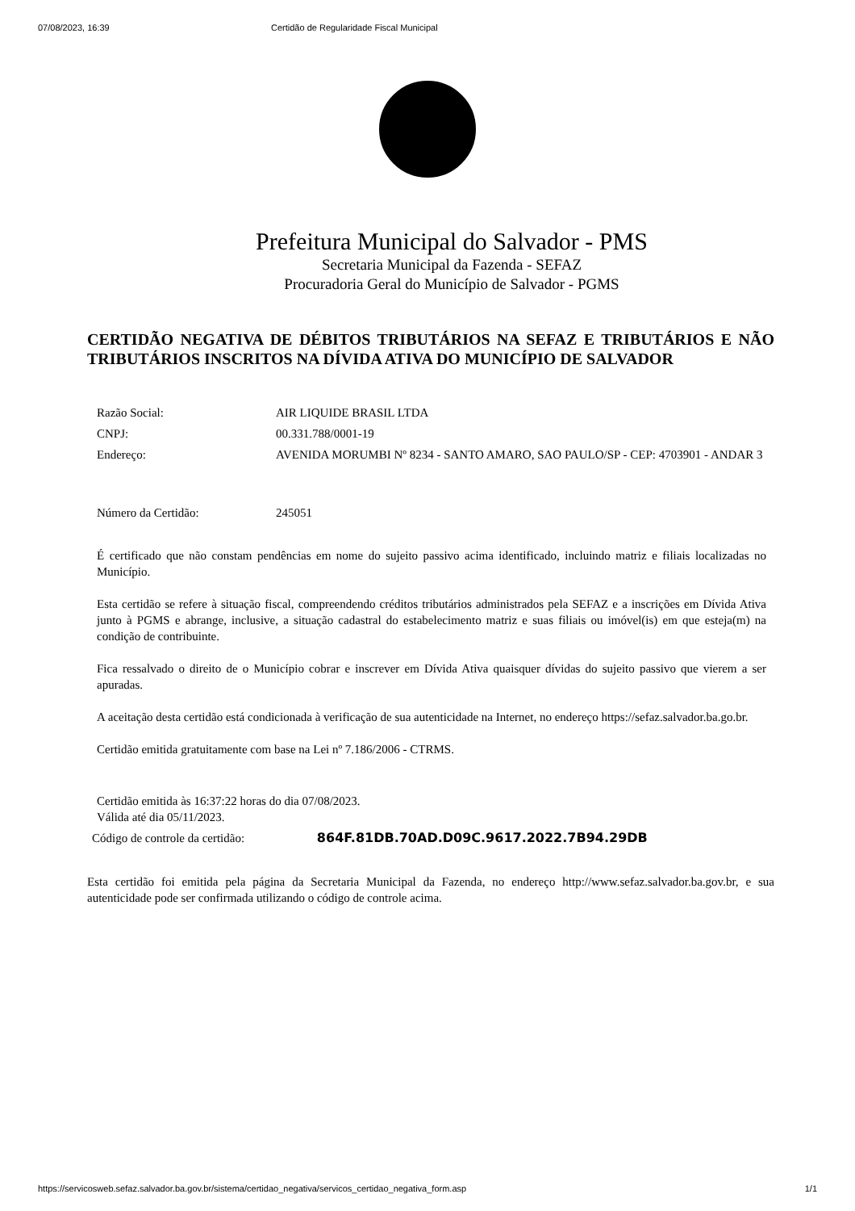07/08/2023, 16:39 Certidão de Regularidade Fiscal Municipal
Prefeitura Municipal do Salvador - PMS
Secretaria Municipal da Fazenda - SEFAZ
Procuradoria Geral do Município de Salvador - PGMS
CERTIDÃO NEGATIVA DE DÉBITOS TRIBUTÁRIOS NA SEFAZ E TRIBUTÁRIOS E NÃO TRIBUTÁRIOS INSCRITOS NA DÍVIDA ATIVA DO MUNICÍPIO DE SALVADOR
| Razão Social: | AIR LIQUIDE BRASIL LTDA |
| CNPJ: | 00.331.788/0001-19 |
| Endereço: | AVENIDA MORUMBI Nº 8234 - SANTO AMARO, SAO PAULO/SP - CEP: 4703901 - ANDAR 3 |
| Número da Certidão: | 245051 |
É certificado que não constam pendências em nome do sujeito passivo acima identificado, incluindo matriz e filiais localizadas no Município.
Esta certidão se refere à situação fiscal, compreendendo créditos tributários administrados pela SEFAZ e a inscrições em Dívida Ativa junto à PGMS e abrange, inclusive, a situação cadastral do estabelecimento matriz e suas filiais ou imóvel(is) em que esteja(m) na condição de contribuinte.
Fica ressalvado o direito de o Município cobrar e inscrever em Dívida Ativa quaisquer dívidas do sujeito passivo que vierem a ser apuradas.
A aceitação desta certidão está condicionada à verificação de sua autenticidade na Internet, no endereço https://sefaz.salvador.ba.go.br.
Certidão emitida gratuitamente com base na Lei nº 7.186/2006 - CTRMS.
Certidão emitida às 16:37:22 horas do dia 07/08/2023.
Válida até dia 05/11/2023.
Código de controle da certidão: 864F.81DB.70AD.D09C.9617.2022.7B94.29DB
Esta certidão foi emitida pela página da Secretaria Municipal da Fazenda, no endereço http://www.sefaz.salvador.ba.gov.br, e sua autenticidade pode ser confirmada utilizando o código de controle acima.
https://servicosweb.sefaz.salvador.ba.gov.br/sistema/certidao_negativa/servicos_certidao_negativa_form.asp 1/1